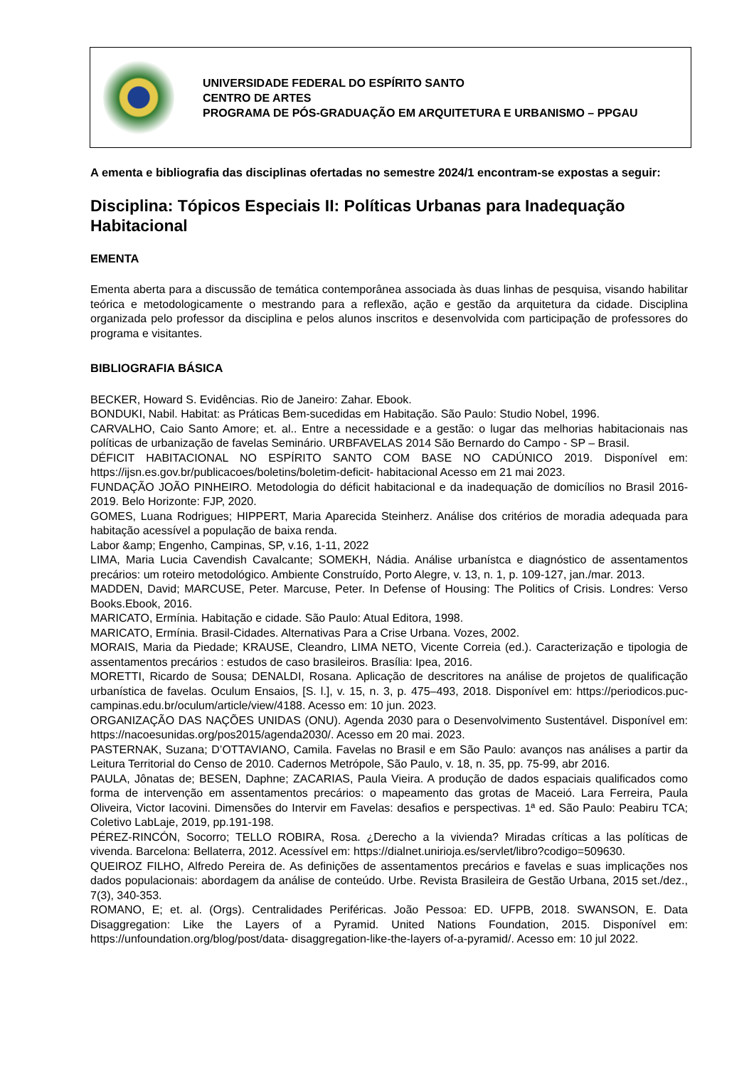UNIVERSIDADE FEDERAL DO ESPÍRITO SANTO
CENTRO DE ARTES
PROGRAMA DE PÓS-GRADUAÇÃO EM ARQUITETURA E URBANISMO – PPGAU
A ementa e bibliografia das disciplinas ofertadas no semestre 2024/1 encontram-se expostas a seguir:
Disciplina: Tópicos Especiais II: Políticas Urbanas para Inadequação Habitacional
EMENTA
Ementa aberta para a discussão de temática contemporânea associada às duas linhas de pesquisa, visando habilitar teórica e metodologicamente o mestrando para a reflexão, ação e gestão da arquitetura da cidade. Disciplina organizada pelo professor da disciplina e pelos alunos inscritos e desenvolvida com participação de professores do programa e visitantes.
BIBLIOGRAFIA BÁSICA
BECKER, Howard S. Evidências. Rio de Janeiro: Zahar. Ebook.
BONDUKI, Nabil. Habitat: as Práticas Bem-sucedidas em Habitação. São Paulo: Studio Nobel, 1996.
CARVALHO, Caio Santo Amore; et. al.. Entre a necessidade e a gestão: o lugar das melhorias habitacionais nas políticas de urbanização de favelas Seminário. URBFAVELAS 2014 São Bernardo do Campo - SP – Brasil.
DÉFICIT HABITACIONAL NO ESPÍRITO SANTO COM BASE NO CADÚNICO 2019. Disponível em: https://ijsn.es.gov.br/publicacoes/boletins/boletim-deficit- habitacional Acesso em 21 mai 2023.
FUNDAÇÃO JOÃO PINHEIRO. Metodologia do déficit habitacional e da inadequação de domicílios no Brasil 2016-2019. Belo Horizonte: FJP, 2020.
GOMES, Luana Rodrigues; HIPPERT, Maria Aparecida Steinherz. Análise dos critérios de moradia adequada para habitação acessível a população de baixa renda.
Labor &amp; Engenho, Campinas, SP, v.16, 1-11, 2022
LIMA, Maria Lucia Cavendish Cavalcante; SOMEKH, Nádia. Análise urbanístca e diagnóstico de assentamentos precários: um roteiro metodológico. Ambiente Construído, Porto Alegre, v. 13, n. 1, p. 109-127, jan./mar. 2013.
MADDEN, David; MARCUSE, Peter. Marcuse, Peter. In Defense of Housing: The Politics of Crisis. Londres: Verso Books.Ebook, 2016.
MARICATO, Ermínia. Habitação e cidade. São Paulo: Atual Editora, 1998.
MARICATO, Ermínia. Brasil-Cidades. Alternativas Para a Crise Urbana. Vozes, 2002.
MORAIS, Maria da Piedade; KRAUSE, Cleandro, LIMA NETO, Vicente Correia (ed.). Caracterização e tipologia de assentamentos precários : estudos de caso brasileiros. Brasília: Ipea, 2016.
MORETTI, Ricardo de Sousa; DENALDI, Rosana. Aplicação de descritores na análise de projetos de qualificação urbanística de favelas. Oculum Ensaios, [S. l.], v. 15, n. 3, p. 475–493, 2018. Disponível em: https://periodicos.puc- campinas.edu.br/oculum/article/view/4188. Acesso em: 10 jun. 2023.
ORGANIZAÇÃO DAS NAÇÕES UNIDAS (ONU). Agenda 2030 para o Desenvolvimento Sustentável. Disponível em: https://nacoesunidas.org/pos2015/agenda2030/. Acesso em 20 mai. 2023.
PASTERNAK, Suzana; D’OTTAVIANO, Camila. Favelas no Brasil e em São Paulo: avanços nas análises a partir da Leitura Territorial do Censo de 2010. Cadernos Metrópole, São Paulo, v. 18, n. 35, pp. 75-99, abr 2016.
PAULA, Jônatas de; BESEN, Daphne; ZACARIAS, Paula Vieira. A produção de dados espaciais qualificados como forma de intervenção em assentamentos precários: o mapeamento das grotas de Maceió. Lara Ferreira, Paula Oliveira, Victor Iacovini. Dimensões do Intervir em Favelas: desafios e perspectivas. 1ª ed. São Paulo: Peabiru TCA; Coletivo LabLaje, 2019, pp.191-198.
PÉREZ-RINCÓN, Socorro; TELLO ROBIRA, Rosa. ¿Derecho a la vivienda? Miradas críticas a las políticas de vivenda. Barcelona: Bellaterra, 2012. Acessível em: https://dialnet.unirioja.es/servlet/libro?codigo=509630.
QUEIROZ FILHO, Alfredo Pereira de. As definições de assentamentos precários e favelas e suas implicações nos dados populacionais: abordagem da análise de conteúdo. Urbe. Revista Brasileira de Gestão Urbana, 2015 set./dez., 7(3), 340-353.
ROMANO, E; et. al. (Orgs). Centralidades Periféricas. João Pessoa: ED. UFPB, 2018. SWANSON, E. Data Disaggregation: Like the Layers of a Pyramid. United Nations Foundation, 2015. Disponível em: https://unfoundation.org/blog/post/data- disaggregation-like-the-layers of-a-pyramid/. Acesso em: 10 jul 2022.